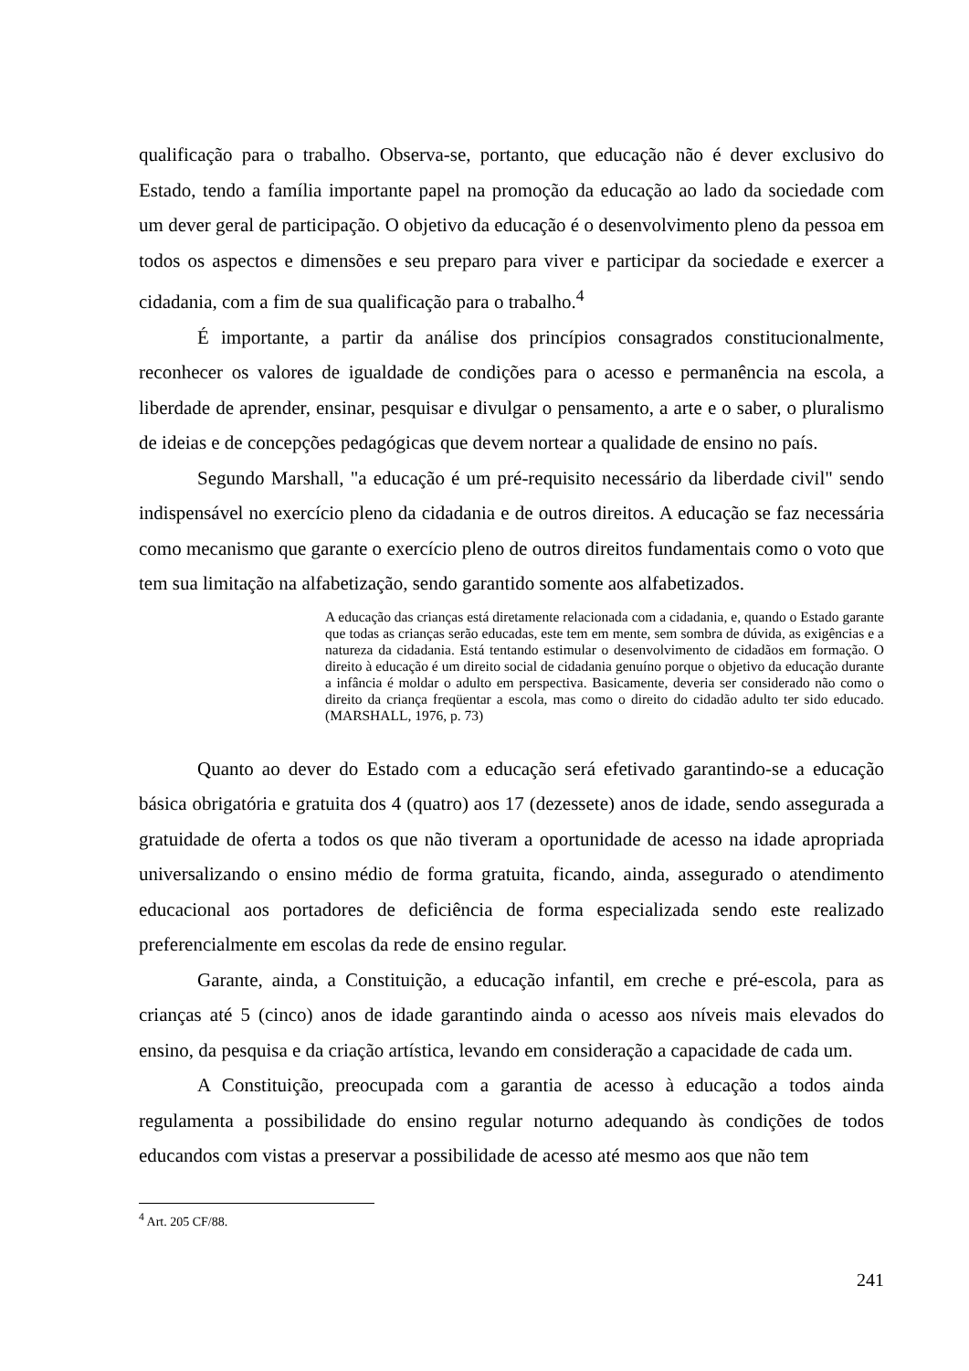qualificação para o trabalho. Observa-se, portanto, que educação não é dever exclusivo do Estado, tendo a família importante papel na promoção da educação ao lado da sociedade com um dever geral de participação. O objetivo da educação é o desenvolvimento pleno da pessoa em todos os aspectos e dimensões e seu preparo para viver e participar da sociedade e exercer a cidadania, com a fim de sua qualificação para o trabalho.<sup>4</sup>
É importante, a partir da análise dos princípios consagrados constitucionalmente, reconhecer os valores de igualdade de condições para o acesso e permanência na escola, a liberdade de aprender, ensinar, pesquisar e divulgar o pensamento, a arte e o saber, o pluralismo de ideias e de concepções pedagógicas que devem nortear a qualidade de ensino no país.
Segundo Marshall, "a educação é um pré-requisito necessário da liberdade civil" sendo indispensável no exercício pleno da cidadania e de outros direitos. A educação se faz necessária como mecanismo que garante o exercício pleno de outros direitos fundamentais como o voto que tem sua limitação na alfabetização, sendo garantido somente aos alfabetizados.
A educação das crianças está diretamente relacionada com a cidadania, e, quando o Estado garante que todas as crianças serão educadas, este tem em mente, sem sombra de dúvida, as exigências e a natureza da cidadania. Está tentando estimular o desenvolvimento de cidadãos em formação. O direito à educação é um direito social de cidadania genuíno porque o objetivo da educação durante a infância é moldar o adulto em perspectiva. Basicamente, deveria ser considerado não como o direito da criança freqüentar a escola, mas como o direito do cidadão adulto ter sido educado. (MARSHALL, 1976, p. 73)
Quanto ao dever do Estado com a educação será efetivado garantindo-se a educação básica obrigatória e gratuita dos 4 (quatro) aos 17 (dezessete) anos de idade, sendo assegurada a gratuidade de oferta a todos os que não tiveram a oportunidade de acesso na idade apropriada universalizando o ensino médio de forma gratuita, ficando, ainda, assegurado o atendimento educacional aos portadores de deficiência de forma especializada sendo este realizado preferencialmente em escolas da rede de ensino regular.
Garante, ainda, a Constituição, a educação infantil, em creche e pré-escola, para as crianças até 5 (cinco) anos de idade garantindo ainda o acesso aos níveis mais elevados do ensino, da pesquisa e da criação artística, levando em consideração a capacidade de cada um.
A Constituição, preocupada com a garantia de acesso à educação a todos ainda regulamenta a possibilidade do ensino regular noturno adequando às condições de todos educandos com vistas a preservar a possibilidade de acesso até mesmo aos que não tem
<sup>4</sup> Art. 205 CF/88.
241